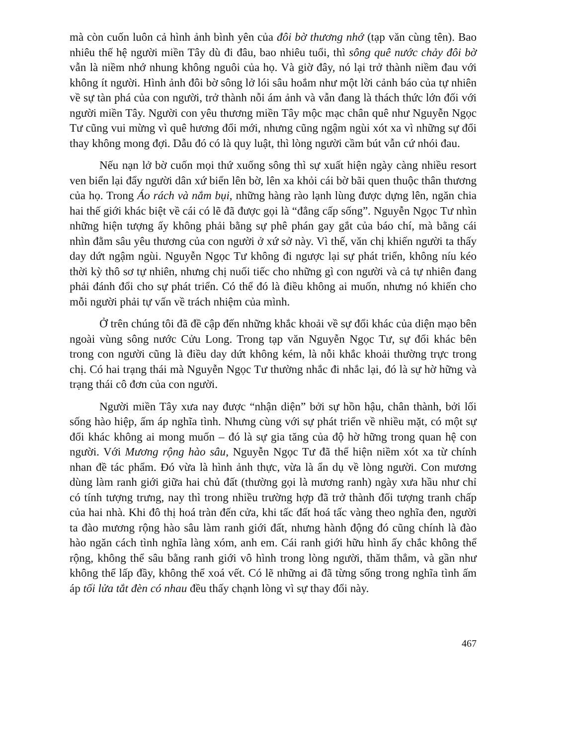mà còn cuốn luôn cả hình ảnh bình yên của đôi bờ thương nhớ (tạp văn cùng tên). Bao nhiêu thế hệ người miền Tây dù đi đâu, bao nhiêu tuổi, thì sông quê nước chảy đôi bờ vẫn là niềm nhớ nhung không nguôi của họ. Và giờ đây, nó lại trở thành niềm đau với không ít người. Hình ảnh đôi bờ sông lở lói sâu hoắm như một lời cảnh báo của tự nhiên về sự tàn phá của con người, trở thành nỗi ám ảnh và vẫn đang là thách thức lớn đối với người miền Tây. Người con yêu thương miền Tây mộc mạc chân quê như Nguyễn Ngọc Tư cũng vui mừng vì quê hương đổi mới, nhưng cũng ngậm ngùi xót xa vì những sự đổi thay không mong đợi. Dẫu đó có là quy luật, thì lòng người cầm bút vẫn cứ nhói đau.
Nếu nạn lở bờ cuốn mọi thứ xuống sông thì sự xuất hiện ngày càng nhiều resort ven biển lại đẩy người dân xứ biển lên bờ, lên xa khỏi cái bờ bãi quen thuộc thân thương của họ. Trong Áo rách và nắm bụi, những hàng rào lạnh lùng được dựng lên, ngăn chia hai thế giới khác biệt về cái có lẽ đã được gọi là “đẳng cấp sống”. Nguyễn Ngọc Tư nhìn những hiện tượng ấy không phải bằng sự phê phán gay gắt của báo chí, mà bằng cái nhìn đằm sâu yêu thương của con người ở xứ sở này. Vì thế, văn chị khiến người ta thấy day dứt ngậm ngùi. Nguyễn Ngọc Tư không đi ngược lại sự phát triển, không níu kéo thời kỳ thô sơ tự nhiên, nhưng chị nuối tiếc cho những gì con người và cả tự nhiên đang phải đánh đổi cho sự phát triển. Có thể đó là điều không ai muốn, nhưng nó khiến cho mỗi người phải tự vấn về trách nhiệm của mình.
Ở trên chúng tôi đã đề cập đến những khắc khoải về sự đổi khác của diện mạo bên ngoài vùng sông nước Cửu Long. Trong tạp văn Nguyễn Ngọc Tư, sự đổi khác bên trong con người cũng là điều day dứt không kém, là nỗi khắc khoải thường trực trong chị. Có hai trạng thái mà Nguyễn Ngọc Tư thường nhắc đi nhắc lại, đó là sự hờ hững và trạng thái cô đơn của con người.
Người miền Tây xưa nay được “nhận diện” bởi sự hồn hậu, chân thành, bởi lối sống hào hiệp, ấm áp nghĩa tình. Nhưng cùng với sự phát triển về nhiều mặt, có một sự đổi khác không ai mong muốn – đó là sự gia tăng của độ hờ hững trong quan hệ con người. Với Mương rộng hào sâu, Nguyễn Ngọc Tư đã thể hiện niềm xót xa từ chính nhan đề tác phẩm. Đó vừa là hình ảnh thực, vừa là ẩn dụ về lòng người. Con mương dùng làm ranh giới giữa hai chủ đất (thường gọi là mương ranh) ngày xưa hầu như chỉ có tính tượng trưng, nay thì trong nhiều trường hợp đã trở thành đối tượng tranh chấp của hai nhà. Khi đô thị hoá tràn đến cửa, khi tấc đất hoá tấc vàng theo nghĩa đen, người ta đào mương rộng hào sâu làm ranh giới đất, nhưng hành động đó cũng chính là đào hào ngăn cách tình nghĩa làng xóm, anh em. Cái ranh giới hữu hình ấy chắc không thể rộng, không thể sâu bằng ranh giới vô hình trong lòng người, thăm thẳm, và gần như không thể lấp đầy, không thể xoá vết. Có lẽ những ai đã từng sống trong nghĩa tình ấm áp tối lửa tắt đèn có nhau đều thấy chạnh lòng vì sự thay đổi này.
467